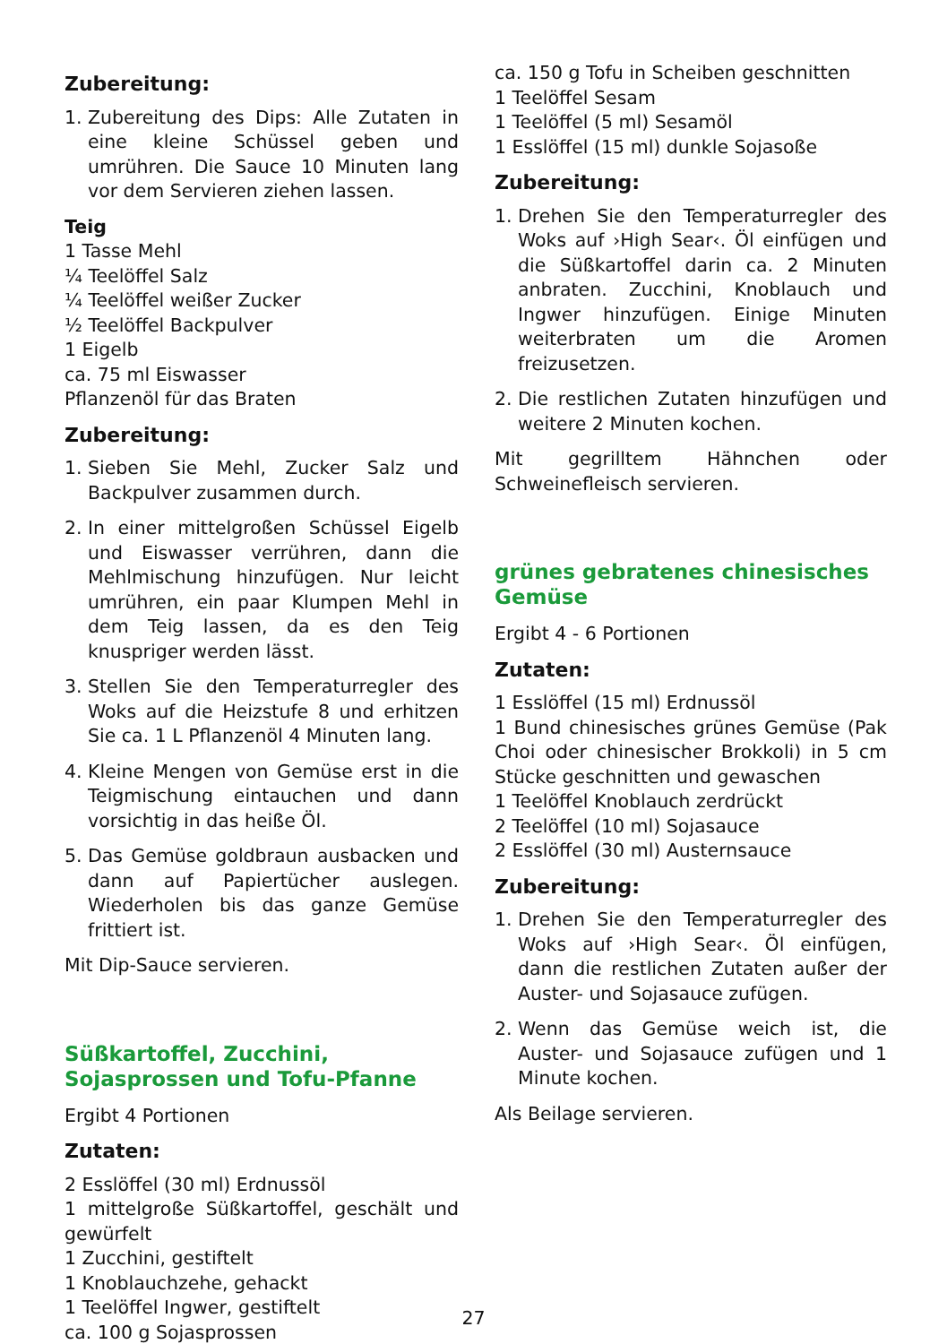Zubereitung:
1. Zubereitung des Dips: Alle Zutaten in eine kleine Schüssel geben und umrühren. Die Sauce 10 Minuten lang vor dem Servieren ziehen lassen.
Teig
1 Tasse Mehl
¼ Teelöffel Salz
¼ Teelöffel weißer Zucker
½ Teelöffel Backpulver
1 Eigelb
ca. 75 ml Eiswasser
Pflanzenöl für das Braten
Zubereitung:
1. Sieben Sie Mehl, Zucker Salz und Backpulver zusammen durch.
2. In einer mittelgroßen Schüssel Eigelb und Eiswasser verrühren, dann die Mehlmischung hinzufügen. Nur leicht umrühren, ein paar Klumpen Mehl in dem Teig lassen, da es den Teig knuspriger werden lässt.
3. Stellen Sie den Temperaturregler des Woks auf die Heizstufe 8 und erhitzen Sie ca. 1 L Pflanzenöl 4 Minuten lang.
4. Kleine Mengen von Gemüse erst in die Teigmischung eintauchen und dann vorsichtig in das heiße Öl.
5. Das Gemüse goldbraun ausbacken und dann auf Papiertücher auslegen. Wiederholen bis das ganze Gemüse frittiert ist.
Mit Dip-Sauce servieren.
Süßkartoffel, Zucchini, Sojasprossen und Tofu-Pfanne
Ergibt 4 Portionen
Zutaten:
2 Esslöffel (30 ml) Erdnussöl
1 mittelgroße Süßkartoffel, geschält und gewürfelt
1 Zucchini, gestiftelt
1 Knoblauchzehe, gehackt
1 Teelöffel Ingwer, gestiftelt
ca. 100 g Sojasprossen
ca. 150 g Tofu in Scheiben geschnitten
1 Teelöffel Sesam
1 Teelöffel (5 ml) Sesamöl
1 Esslöffel (15 ml) dunkle Sojasoße
Zubereitung:
1. Drehen Sie den Temperaturregler des Woks auf ›High Sear‹. Öl einfügen und die Süßkartoffel darin ca. 2 Minuten anbraten. Zucchini, Knoblauch und Ingwer hinzufügen. Einige Minuten weiterbraten um die Aromen freizusetzen.
2. Die restlichen Zutaten hinzufügen und weitere 2 Minuten kochen.
Mit gegrilltem Hähnchen oder Schweinefleisch servieren.
grünes gebratenes chinesisches Gemüse
Ergibt 4 - 6 Portionen
Zutaten:
1 Esslöffel (15 ml) Erdnussöl
1 Bund chinesisches grünes Gemüse (Pak Choi oder chinesischer Brokkoli) in 5 cm Stücke geschnitten und gewaschen
1 Teelöffel Knoblauch zerdrückt
2 Teelöffel (10 ml) Sojasauce
2 Esslöffel (30 ml) Austernsauce
Zubereitung:
1. Drehen Sie den Temperaturregler des Woks auf ›High Sear‹. Öl einfügen, dann die restlichen Zutaten außer der Auster- und Sojasauce zufügen.
2. Wenn das Gemüse weich ist, die Auster- und Sojasauce zufügen und 1 Minute kochen.
Als Beilage servieren.
27